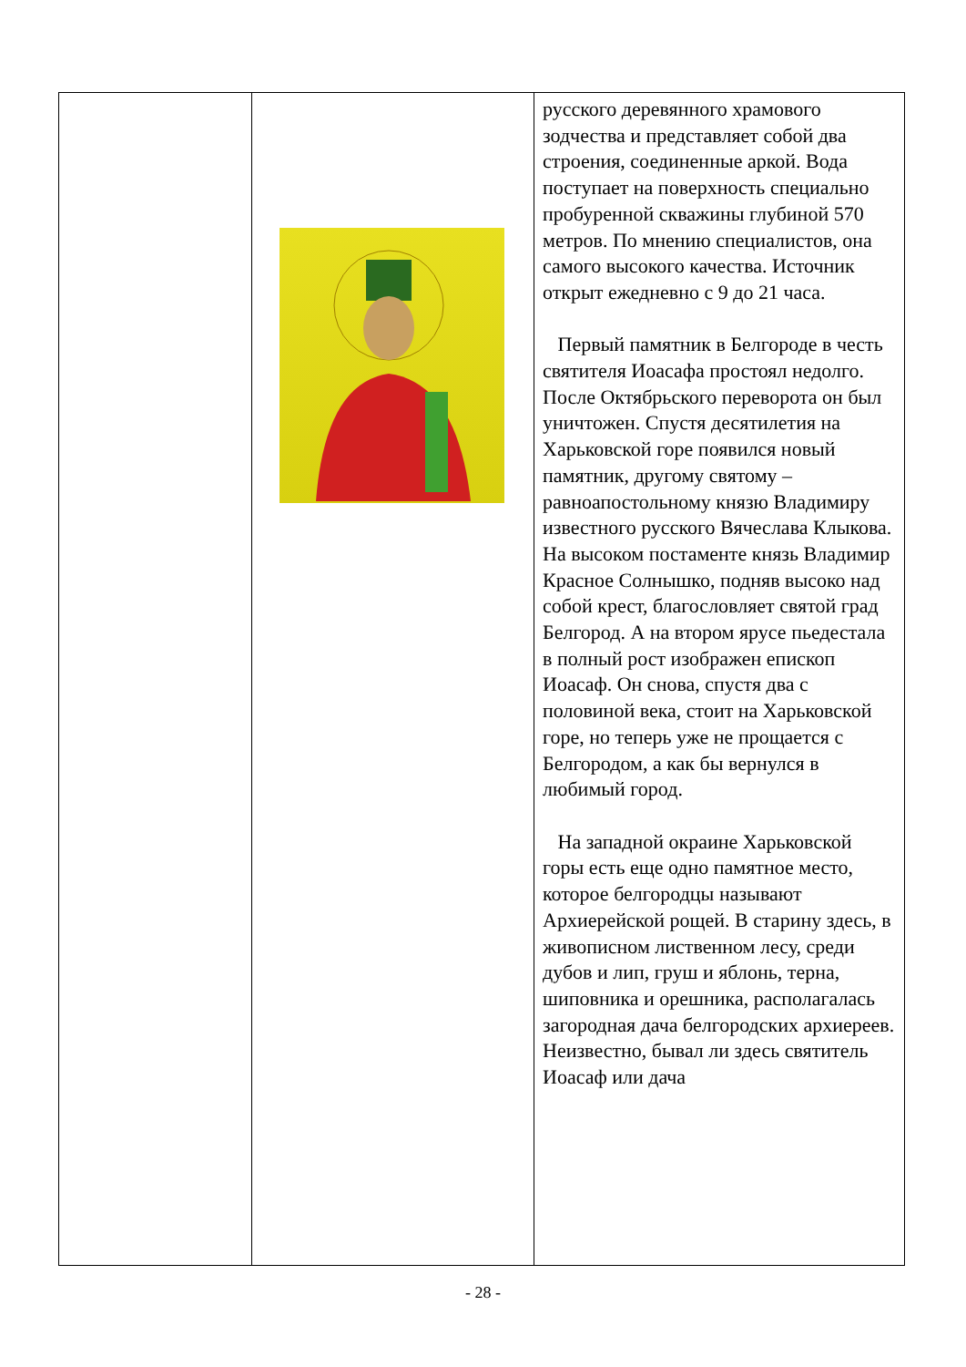| | | русского деревянного храмового зодчества и представляет собой два строения, соединенные аркой. Вода поступает на поверхность специально пробуренной скважины глубиной 570 метров. По мнению специалистов, она самого высокого качества. Источник открыт ежедневно с 9 до 21 часа. Первый памятник в Белгороде в честь святителя Иоасафа простоял недолго. После Октябрьского переворота он был уничтожен. Спустя десятилетия на Харьковской горе появился новый памятник, другому святому – равноапостольному князю Владимиру известного русского Вячеслава Клыкова. На высоком постаменте князь Владимир Красное Солнышко, подняв высоко над собой крест, благословляет святой град Белгород. А на втором ярусе пьедестала в полный рост изображен епископ Иоасаф. Он снова, спустя два с половиной века, стоит на Харьковской горе, но теперь уже не прощается с Белгородом, а как бы вернулся в любимый город. На западной окраине Харьковской горы есть еще одно памятное место, которое белгородцы называют Архиерейской рощей. В старину здесь, в живописном лиственном лесу, среди дубов и лип, груш и яблонь, терна, шиповника и орешника, располагалась загородная дача белгородских архиереев. Неизвестно, бывал ли здесь святитель Иоасаф или дача |
- 28 -